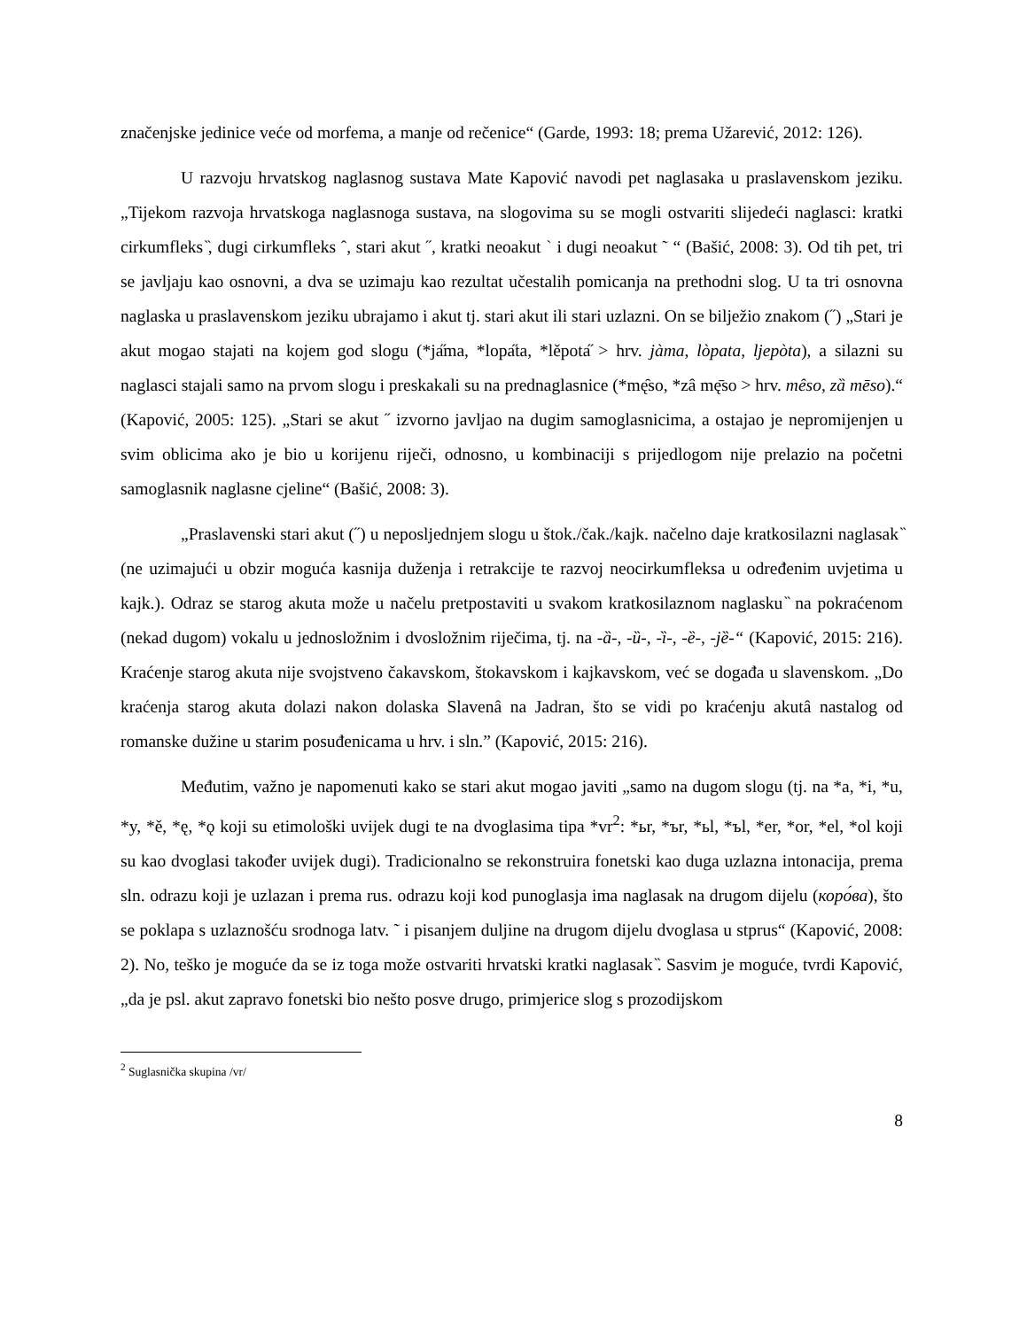značenjske jedinice veće od morfema, a manje od rečenice“ (Garde, 1993: 18; prema Užarević, 2012: 126).
U razvoju hrvatskog naglasnog sustava Mate Kapović navodi pet naglasaka u praslavenskom jeziku. „Tijekom razvoja hrvatskoga naglasnoga sustava, na slogovima su se mogli ostvariti slijedeći naglasci: kratki cirkumfleks ̏, dugi cirkumfleks ˆ, stari akut ˝, kratki neoakut ` i dugi neoakut ˜ “ (Bašić, 2008: 3). Od tih pet, tri se javljaju kao osnovni, a dva se uzimaju kao rezultat učestalih pomicanja na prethodni slog. U ta tri osnovna naglaska u praslavenskom jeziku ubrajamo i akut tj. stari akut ili stari uzlazni. On se bilježio znakom (˝) „Stari je akut mogao stajati na kojem god slogu (*jа̋ma, *lopа̋ta, *lěpotа̋ > hrv. jàma, lòpata, ljepòta), a silazni su naglasci stajali samo na prvom slogu i preskakali su na prednaglasnice (*mę̑so, *zâ mę̄so > hrv. mêso, zȁ mēso).“ (Kapović, 2005: 125). „Stari se akut ˝ izvorno javljao na dugim samoglasnicima, a ostajao je nepromijenjen u svim oblicima ako je bio u korijenu riječi, odnosno, u kombinaciji s prijedlogom nije prelazio na početni samoglasnik naglasne cjeline“ (Bašić, 2008: 3).
„Praslavenski stari akut (˝) u neposljednjem slogu u štok./čak./kajk. načelno daje kratkosilazni naglasak ̏ (ne uzimajući u obzir moguća kasnija duženja i retrakcije te razvoj neocirkumfleksa u određenim uvjetima u kajk.). Odraz se starog akuta može u načelu pretpostaviti u svakom kratkosilaznom naglasku ̏ na pokraćenom (nekad dugom) vokalu u jednosložnim i dvosložnim riječima, tj. na -ȁ-, -ȕ-, -ȉ-, -ȅ-, -jȅ-“ (Kapović, 2015: 216). Kraćenje starog akuta nije svojstveno čakavskom, štokavskom i kajkavskom, već se događa u slavenskom. „Do kraćenja starog akuta dolazi nakon dolaska Slavenâ na Jadran, što se vidi po kraćenju akutâ nastalog od romanske dužine u starim posuđenicama u hrv. i sln.” (Kapović, 2015: 216).
Međutim, važno je napomenuti kako se stari akut mogao javiti „samo na dugom slogu (tj. na *a, *i, *u, *y, *ě, *ę, *ǫ koji su etimološki uvijek dugi te na dvoglasima tipa *vr<sup>2</sup>: *ьr, *ъr, *ьl, *ъl, *er, *or, *el, *ol koji su kao dvoglasi također uvijek dugi). Tradicionalno se rekonstruira fonetski kao duga uzlazna intonacija, prema sln. odrazu koji je uzlazan i prema rus. odrazu koji kod punoglasja ima naglasak na drugom dijelu (коро́ва), što se poklapa s uzlaznošću srodnoga latv. ˜ i pisanjem duljine na drugom dijelu dvoglasa u stprus“ (Kapović, 2008: 2). No, teško je moguće da se iz toga može ostvariti hrvatski kratki naglasak ̏. Sasvim je moguće, tvrdi Kapović, „da je psl. akut zapravo fonetski bio nešto posve drugo, primjerice slog s prozodijskom
<sup>2</sup> Suglasnička skupina /vr/
8